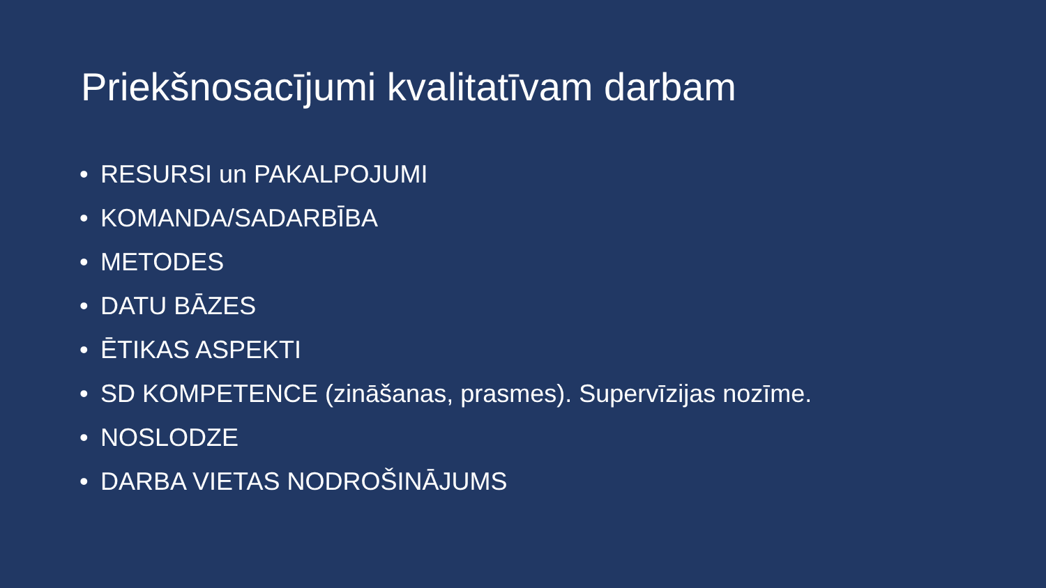Priekšnosacījumi kvalitatīvam darbam
• RESURSI un PAKALPOJUMI
• KOMANDA/SADARBĪBA
• METODES
• DATU BĀZES
• ĒTIKAS ASPEKTI
• SD KOMPETENCE (zināšanas, prasmes). Supervīzijas nozīme.
• NOSLODZE
• DARBA VIETAS NODROŠINĀJUMS